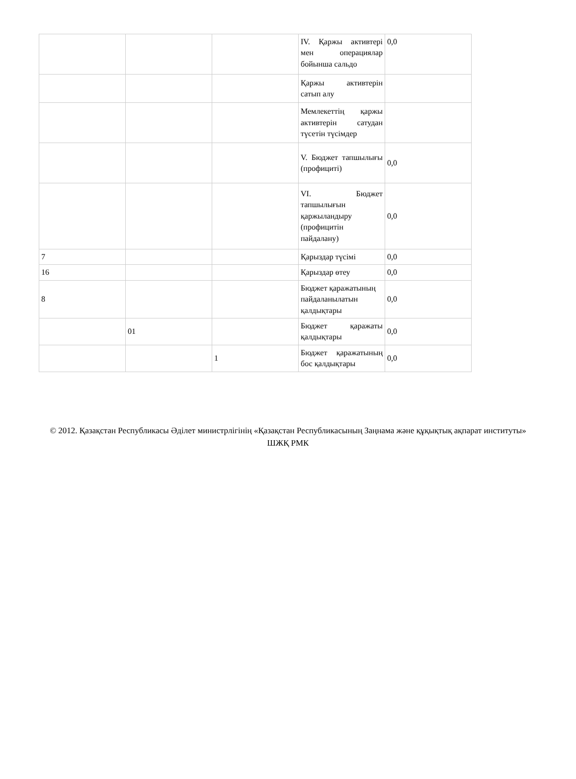| | | | IV. Қаржы активтері мен операциялар бойынша сальдо | 0,0 |
| | | | Қаржы активтерін сатып алу | |
| | | | Мемлекеттің қаржы активтерін сатудан түсетін түсімдер | |
| | | | V. Бюджет тапшылығы (профициті) | 0,0 |
| | | | VI. Бюджет тапшылығын қаржыландыру (профицитін пайдалану) | 0,0 |
| 7 | | | Қарыздар түсімі | 0,0 |
| 16 | | | Қарыздар өтеу | 0,0 |
| 8 | | | Бюджет қаражатының пайдаланылатын қалдықтары | 0,0 |
| | 01 | | Бюджет қаражаты қалдықтары | 0,0 |
| | | 1 | Бюджет қаражатының бос қалдықтары | 0,0 |
© 2012. Қазақстан Республикасы Әділет министрлігінің «Қазақстан Республикасының Заңнама және құқықтық ақпарат институты» ШЖҚ РМК